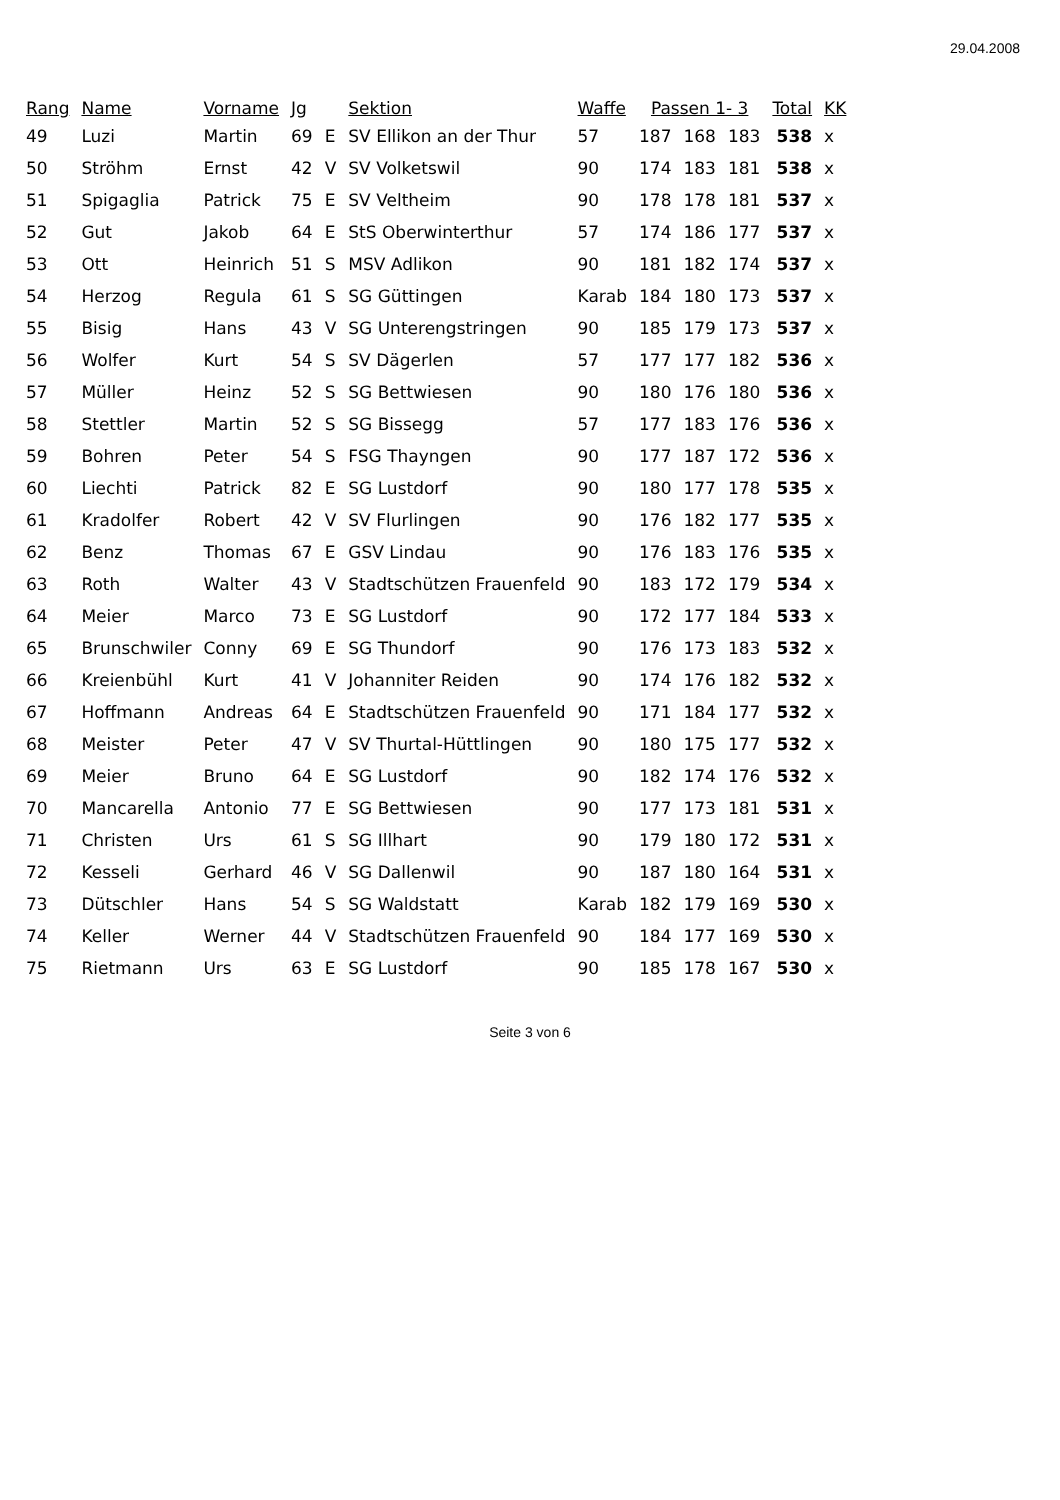29.04.2008
| Rang | Name | Vorname | Jg | | Sektion | Waffe | Passen 1- 3 | | | Total | KK |
| --- | --- | --- | --- | --- | --- | --- | --- | --- | --- | --- | --- |
| 49 | Luzi | Martin | 69 | E | SV Ellikon an der Thur | 57 | 187 | 168 | 183 | 538 | x |
| 50 | Ströhm | Ernst | 42 | V | SV Volketswil | 90 | 174 | 183 | 181 | 538 | x |
| 51 | Spigaglia | Patrick | 75 | E | SV Veltheim | 90 | 178 | 178 | 181 | 537 | x |
| 52 | Gut | Jakob | 64 | E | StS Oberwinterthur | 57 | 174 | 186 | 177 | 537 | x |
| 53 | Ott | Heinrich | 51 | S | MSV Adlikon | 90 | 181 | 182 | 174 | 537 | x |
| 54 | Herzog | Regula | 61 | S | SG Güttingen | Karab | 184 | 180 | 173 | 537 | x |
| 55 | Bisig | Hans | 43 | V | SG Unterengstringen | 90 | 185 | 179 | 173 | 537 | x |
| 56 | Wolfer | Kurt | 54 | S | SV Dägerlen | 57 | 177 | 177 | 182 | 536 | x |
| 57 | Müller | Heinz | 52 | S | SG Bettwiesen | 90 | 180 | 176 | 180 | 536 | x |
| 58 | Stettler | Martin | 52 | S | SG Bissegg | 57 | 177 | 183 | 176 | 536 | x |
| 59 | Bohren | Peter | 54 | S | FSG Thayngen | 90 | 177 | 187 | 172 | 536 | x |
| 60 | Liechti | Patrick | 82 | E | SG Lustdorf | 90 | 180 | 177 | 178 | 535 | x |
| 61 | Kradolfer | Robert | 42 | V | SV Flurlingen | 90 | 176 | 182 | 177 | 535 | x |
| 62 | Benz | Thomas | 67 | E | GSV Lindau | 90 | 176 | 183 | 176 | 535 | x |
| 63 | Roth | Walter | 43 | V | Stadtschützen Frauenfeld | 90 | 183 | 172 | 179 | 534 | x |
| 64 | Meier | Marco | 73 | E | SG Lustdorf | 90 | 172 | 177 | 184 | 533 | x |
| 65 | Brunschwiler | Conny | 69 | E | SG Thundorf | 90 | 176 | 173 | 183 | 532 | x |
| 66 | Kreienbühl | Kurt | 41 | V | Johanniter Reiden | 90 | 174 | 176 | 182 | 532 | x |
| 67 | Hoffmann | Andreas | 64 | E | Stadtschützen Frauenfeld | 90 | 171 | 184 | 177 | 532 | x |
| 68 | Meister | Peter | 47 | V | SV Thurtal-Hüttlingen | 90 | 180 | 175 | 177 | 532 | x |
| 69 | Meier | Bruno | 64 | E | SG Lustdorf | 90 | 182 | 174 | 176 | 532 | x |
| 70 | Mancarella | Antonio | 77 | E | SG Bettwiesen | 90 | 177 | 173 | 181 | 531 | x |
| 71 | Christen | Urs | 61 | S | SG Illhart | 90 | 179 | 180 | 172 | 531 | x |
| 72 | Kesseli | Gerhard | 46 | V | SG Dallenwil | 90 | 187 | 180 | 164 | 531 | x |
| 73 | Dütschler | Hans | 54 | S | SG Waldstatt | Karab | 182 | 179 | 169 | 530 | x |
| 74 | Keller | Werner | 44 | V | Stadtschützen Frauenfeld | 90 | 184 | 177 | 169 | 530 | x |
| 75 | Rietmann | Urs | 63 | E | SG Lustdorf | 90 | 185 | 178 | 167 | 530 | x |
Seite 3 von 6